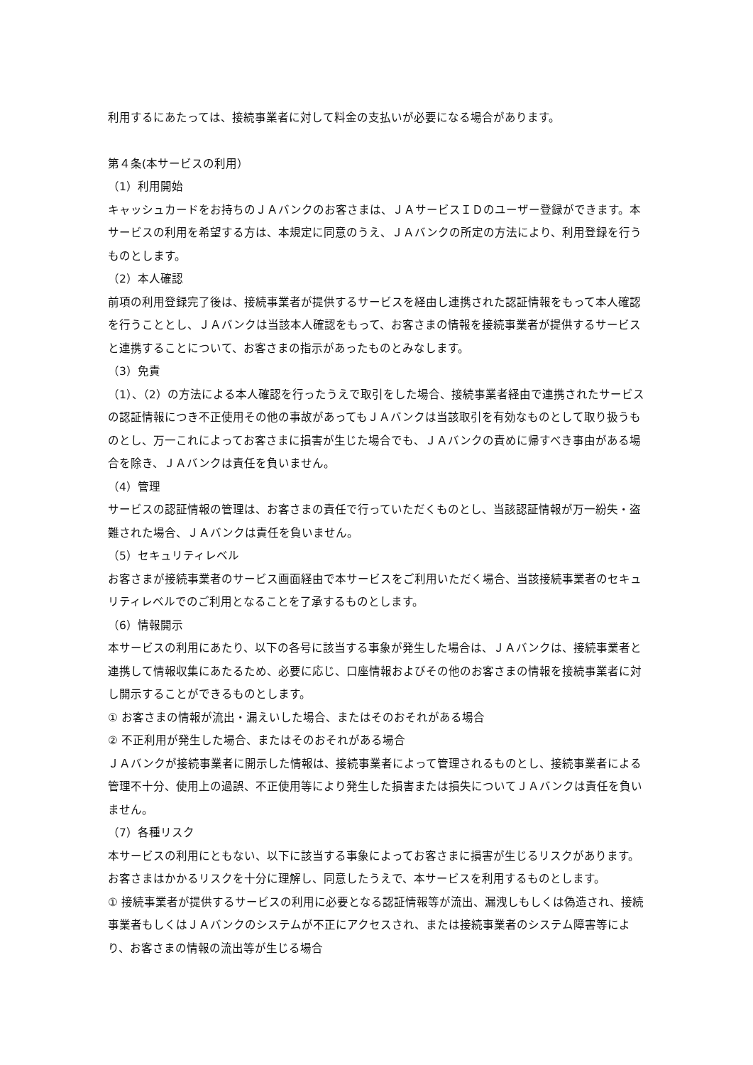利用するにあたっては、接続事業者に対して料金の支払いが必要になる場合があります。
第４条(本サービスの利用）
（1）利用開始
キャッシュカードをお持ちのＪＡバンクのお客さまは、ＪＡサービスＩＤのユーザー登録ができます。本サービスの利用を希望する方は、本規定に同意のうえ、ＪＡバンクの所定の方法により、利用登録を行うものとします。
（2）本人確認
前項の利用登録完了後は、接続事業者が提供するサービスを経由し連携された認証情報をもって本人確認を行うこととし、ＪＡバンクは当該本人確認をもって、お客さまの情報を接続事業者が提供するサービスと連携することについて、お客さまの指示があったものとみなします。
（3）免責
（1）、（2）の方法による本人確認を行ったうえで取引をした場合、接続事業者経由で連携されたサービスの認証情報につき不正使用その他の事故があってもＪＡバンクは当該取引を有効なものとして取り扱うものとし、万一これによってお客さまに損害が生じた場合でも、ＪＡバンクの責めに帰すべき事由がある場合を除き、ＪＡバンクは責任を負いません。
（4）管理
サービスの認証情報の管理は、お客さまの責任で行っていただくものとし、当該認証情報が万一紛失・盗難された場合、ＪＡバンクは責任を負いません。
（5）セキュリティレベル
お客さまが接続事業者のサービス画面経由で本サービスをご利用いただく場合、当該接続事業者のセキュリティレベルでのご利用となることを了承するものとします。
（6）情報開示
本サービスの利用にあたり、以下の各号に該当する事象が発生した場合は、ＪＡバンクは、接続事業者と連携して情報収集にあたるため、必要に応じ、口座情報およびその他のお客さまの情報を接続事業者に対し開示することができるものとします。
① お客さまの情報が流出・漏えいした場合、またはそのおそれがある場合
② 不正利用が発生した場合、またはそのおそれがある場合
ＪＡバンクが接続事業者に開示した情報は、接続事業者によって管理されるものとし、接続事業者による管理不十分、使用上の過誤、不正使用等により発生した損害または損失についてＪＡバンクは責任を負いません。
（7）各種リスク
本サービスの利用にともない、以下に該当する事象によってお客さまに損害が生じるリスクがあります。お客さまはかかるリスクを十分に理解し、同意したうえで、本サービスを利用するものとします。
① 接続事業者が提供するサービスの利用に必要となる認証情報等が流出、漏洩しもしくは偽造され、接続事業者もしくはＪＡバンクのシステムが不正にアクセスされ、または接続事業者のシステム障害等により、お客さまの情報の流出等が生じる場合